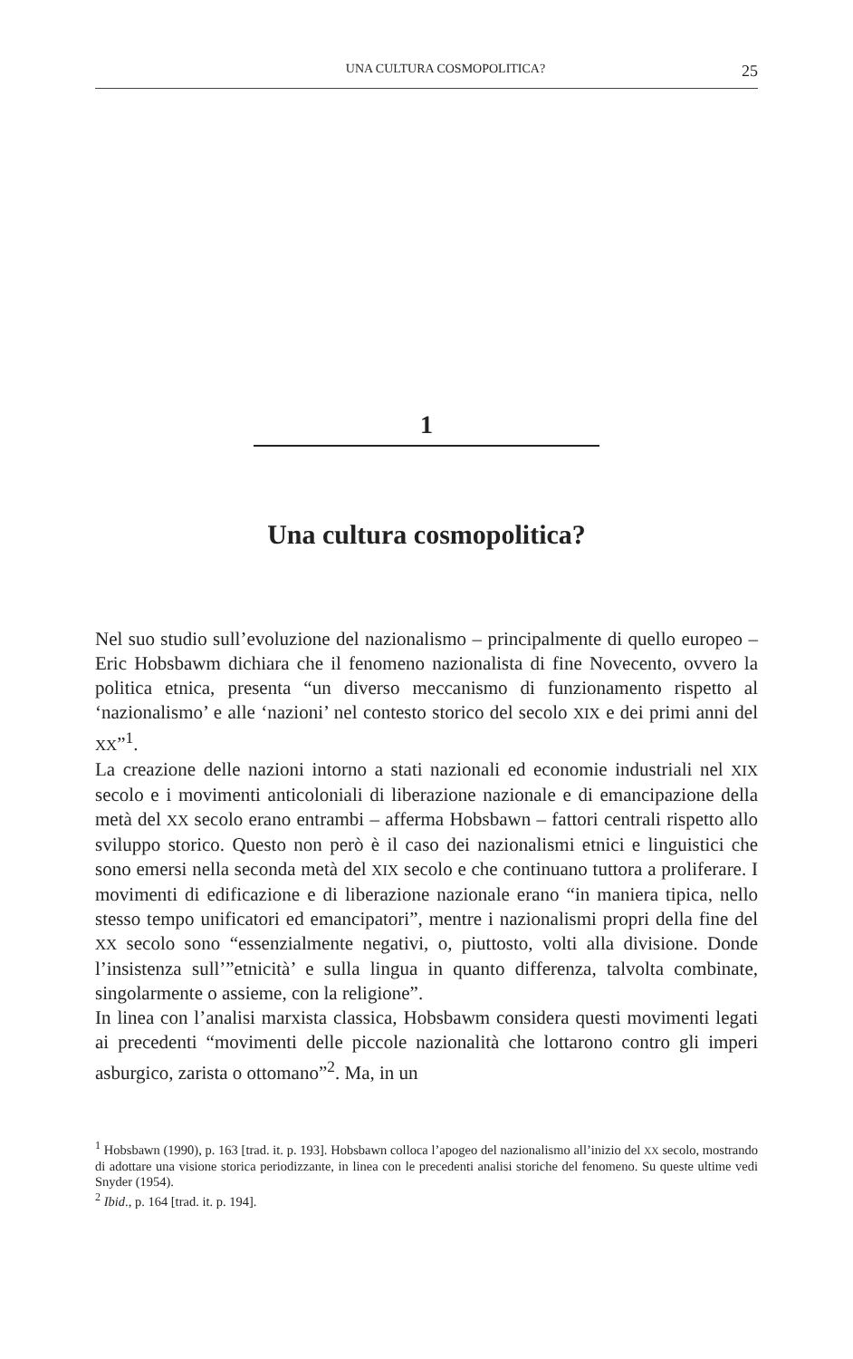UNA CULTURA COSMOPOLITICA? 25
1
Una cultura cosmopolitica?
Nel suo studio sull’evoluzione del nazionalismo – principalmente di quello europeo – Eric Hobsbawm dichiara che il fenomeno nazionalista di fine Novecento, ovvero la politica etnica, presenta “un diverso meccanismo di funzionamento rispetto al ‘nazionalismo’ e alle ‘nazioni’ nel contesto storico del secolo XIX e dei primi anni del XX”<sup>1</sup>.
La creazione delle nazioni intorno a stati nazionali ed economie industriali nel XIX secolo e i movimenti anticoloniali di liberazione nazionale e di emancipazione della metà del XX secolo erano entrambi – afferma Hobsbawn – fattori centrali rispetto allo sviluppo storico. Questo non però è il caso dei nazionalismi etnici e linguistici che sono emersi nella seconda metà del XIX secolo e che continuano tuttora a proliferare. I movimenti di edificazione e di liberazione nazionale erano “in maniera tipica, nello stesso tempo unificatori ed emancipatori”, mentre i nazionalismi propri della fine del XX secolo sono “essenzialmente negativi, o, piuttosto, volti alla divisione. Donde l’insistenza sull’”etnicità’ e sulla lingua in quanto differenza, talvolta combinate, singolarmente o assieme, con la religione”.
In linea con l’analisi marxista classica, Hobsbawm considera questi movimenti legati ai precedenti “movimenti delle piccole nazionalità che lottarono contro gli imperi asburgico, zarista o ottomano”<sup>2</sup>. Ma, in un
<sup>1</sup> Hobsbawn (1990), p. 163 [trad. it. p. 193]. Hobsbawn colloca l’apogeo del nazionalismo all’inizio del XX secolo, mostrando di adottare una visione storica periodizzante, in linea con le precedenti analisi storiche del fenomeno. Su queste ultime vedi Snyder (1954).
<sup>2</sup> Ibid., p. 164 [trad. it. p. 194].